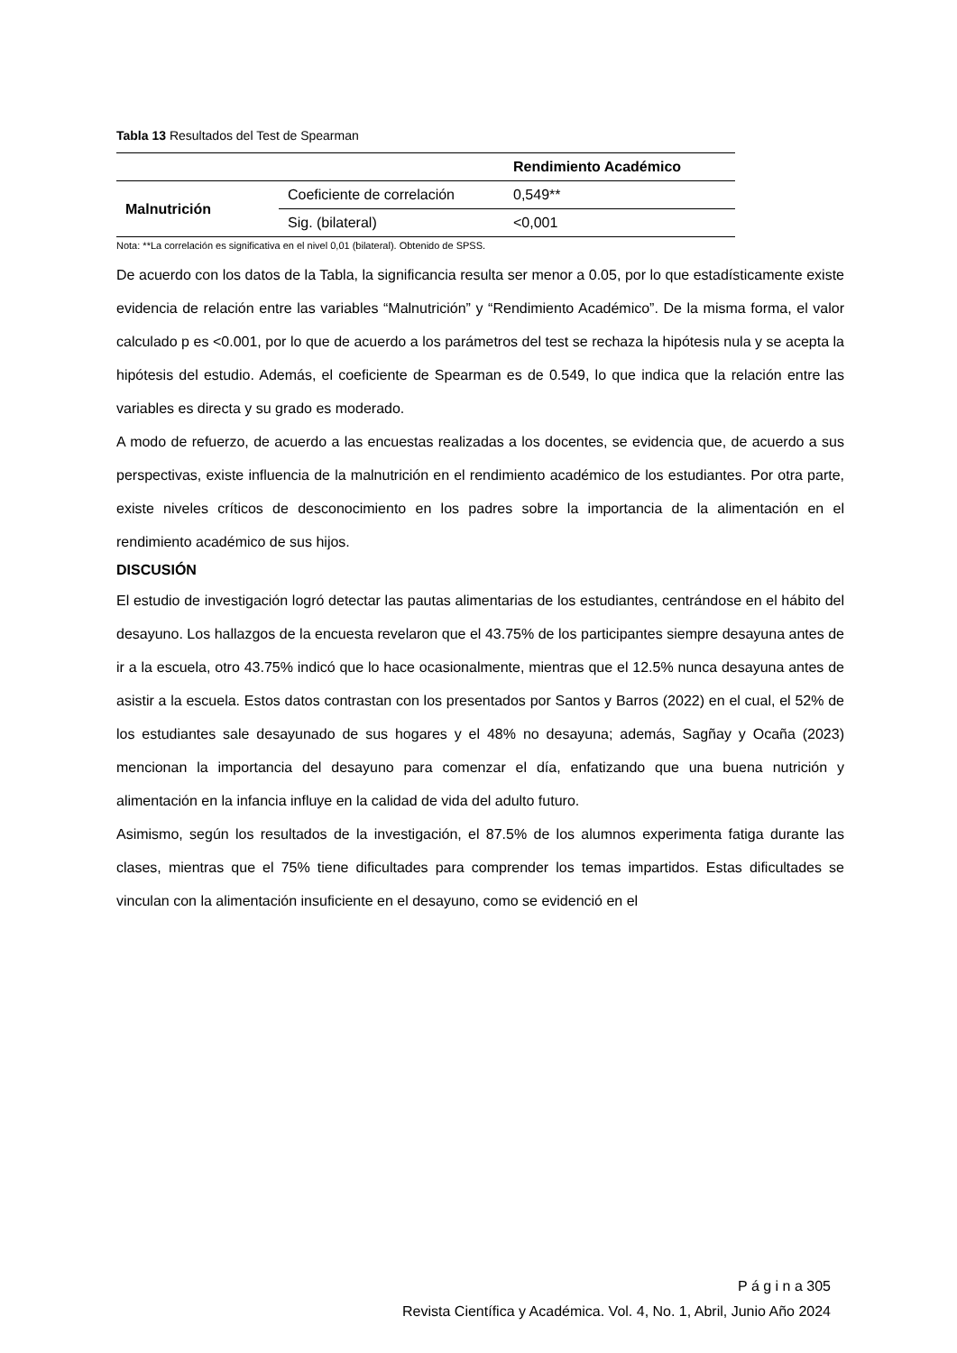Tabla 13 Resultados del Test de Spearman
| | | Rendimiento Académico |
| --- | --- | --- |
| Malnutrición | Coeficiente de correlación | 0,549** |
| | Sig. (bilateral) | <0,001 |
Nota: **La correlación es significativa en el nivel 0,01 (bilateral). Obtenido de SPSS.
De acuerdo con los datos de la Tabla, la significancia resulta ser menor a 0.05, por lo que estadísticamente existe evidencia de relación entre las variables “Malnutrición” y “Rendimiento Académico”. De la misma forma, el valor calculado p es <0.001, por lo que de acuerdo a los parámetros del test se rechaza la hipótesis nula y se acepta la hipótesis del estudio. Además, el coeficiente de Spearman es de 0.549, lo que indica que la relación entre las variables es directa y su grado es moderado.
A modo de refuerzo, de acuerdo a las encuestas realizadas a los docentes, se evidencia que, de acuerdo a sus perspectivas, existe influencia de la malnutrición en el rendimiento académico de los estudiantes. Por otra parte, existe niveles críticos de desconocimiento en los padres sobre la importancia de la alimentación en el rendimiento académico de sus hijos.
DISCUSIÓN
El estudio de investigación logró detectar las pautas alimentarias de los estudiantes, centrándose en el hábito del desayuno. Los hallazgos de la encuesta revelaron que el 43.75% de los participantes siempre desayuna antes de ir a la escuela, otro 43.75% indicó que lo hace ocasionalmente, mientras que el 12.5% nunca desayuna antes de asistir a la escuela. Estos datos contrastan con los presentados por Santos y Barros (2022) en el cual, el 52% de los estudiantes sale desayunado de sus hogares y el 48% no desayuna; además, Sagñay y Ocaña (2023) mencionan la importancia del desayuno para comenzar el día, enfatizando que una buena nutrición y alimentación en la infancia influye en la calidad de vida del adulto futuro.
Asimismo, según los resultados de la investigación, el 87.5% de los alumnos experimenta fatiga durante las clases, mientras que el 75% tiene dificultades para comprender los temas impartidos. Estas dificultades se vinculan con la alimentación insuficiente en el desayuno, como se evidenció en el
P á g i n a 305
Revista Científica y Académica. Vol. 4, No. 1, Abril, Junio Año 2024